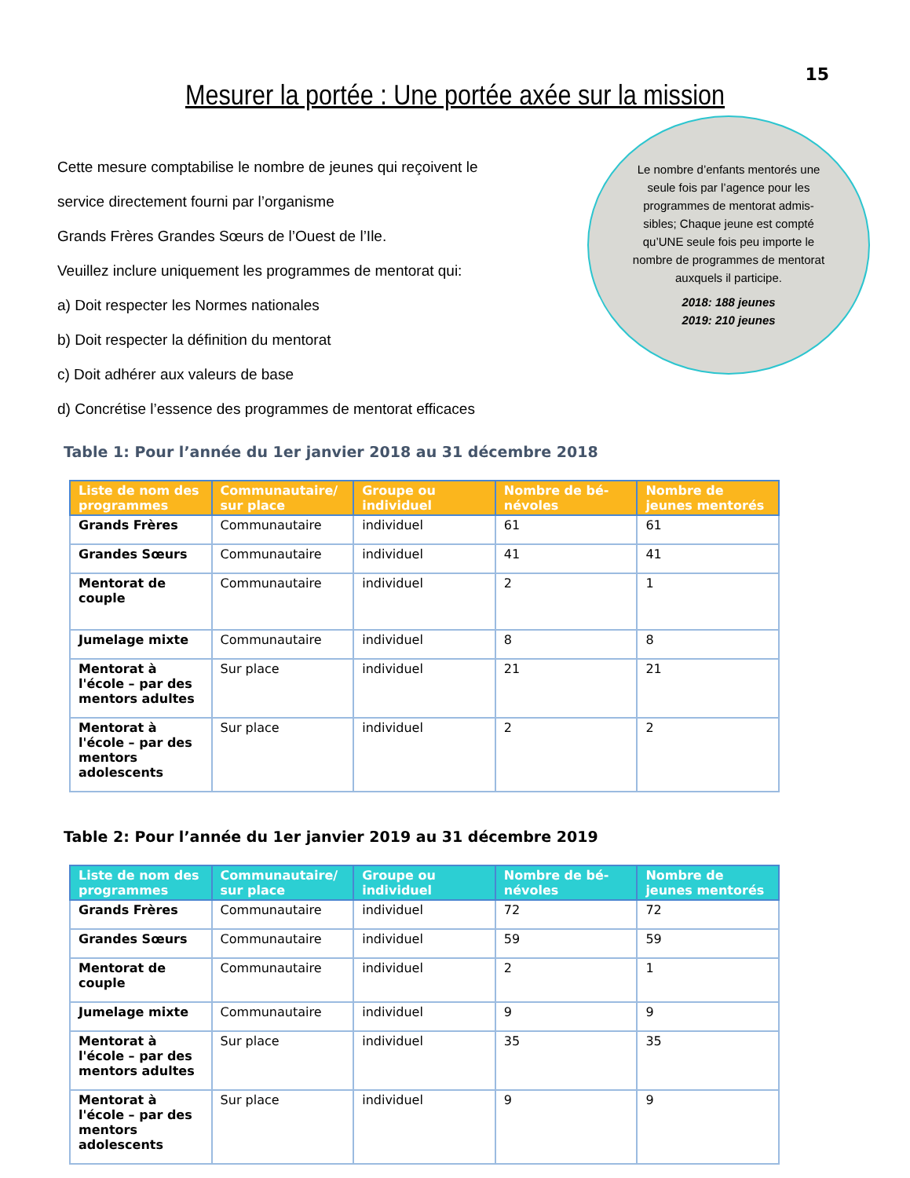15
Mesurer la portée : Une portée axée sur la mission
Cette mesure comptabilise le nombre de jeunes qui reçoivent le
service directement fourni par l’organisme
Grands Frères Grandes Sœurs de l’Ouest de l’Ile.
Veuillez inclure uniquement les programmes de mentorat qui:
a) Doit respecter les Normes nationales
b) Doit respecter la définition du mentorat
c) Doit adhérer aux valeurs de base
d) Concrétise l’essence des programmes de mentorat efficaces
Le nombre d’enfants mentorés une seule fois par l’agence pour les programmes de mentorat admis-sibles; Chaque jeune est compté qu’UNE seule fois peu importe le nombre de programmes de mentorat auxquels il participe.
2018: 188 jeunes
2019: 210 jeunes
Table 1: Pour l’année du 1er janvier 2018 au 31 décembre 2018
| Liste de nom des programmes | Communautaire/ sur place | Groupe ou individuel | Nombre de bé-névoles | Nombre de jeunes mentorés |
| --- | --- | --- | --- | --- |
| Grands Frères | Communautaire | individuel | 61 | 61 |
| Grandes Sœurs | Communautaire | individuel | 41 | 41 |
| Mentorat de couple | Communautaire | individuel | 2 | 1 |
| Jumelage mixte | Communautaire | individuel | 8 | 8 |
| Mentorat à l'école – par des mentors adultes | Sur place | individuel | 21 | 21 |
| Mentorat à l'école – par des mentors adolescents | Sur place | individuel | 2 | 2 |
Table 2: Pour l’année du 1er janvier 2019 au 31 décembre 2019
| Liste de nom des programmes | Communautaire/ sur place | Groupe ou individuel | Nombre de bé-névoles | Nombre de jeunes mentorés |
| --- | --- | --- | --- | --- |
| Grands Frères | Communautaire | individuel | 72 | 72 |
| Grandes Sœurs | Communautaire | individuel | 59 | 59 |
| Mentorat de couple | Communautaire | individuel | 2 | 1 |
| Jumelage mixte | Communautaire | individuel | 9 | 9 |
| Mentorat à l'école – par des mentors adultes | Sur place | individuel | 35 | 35 |
| Mentorat à l'école – par des mentors adolescents | Sur place | individuel | 9 | 9 |